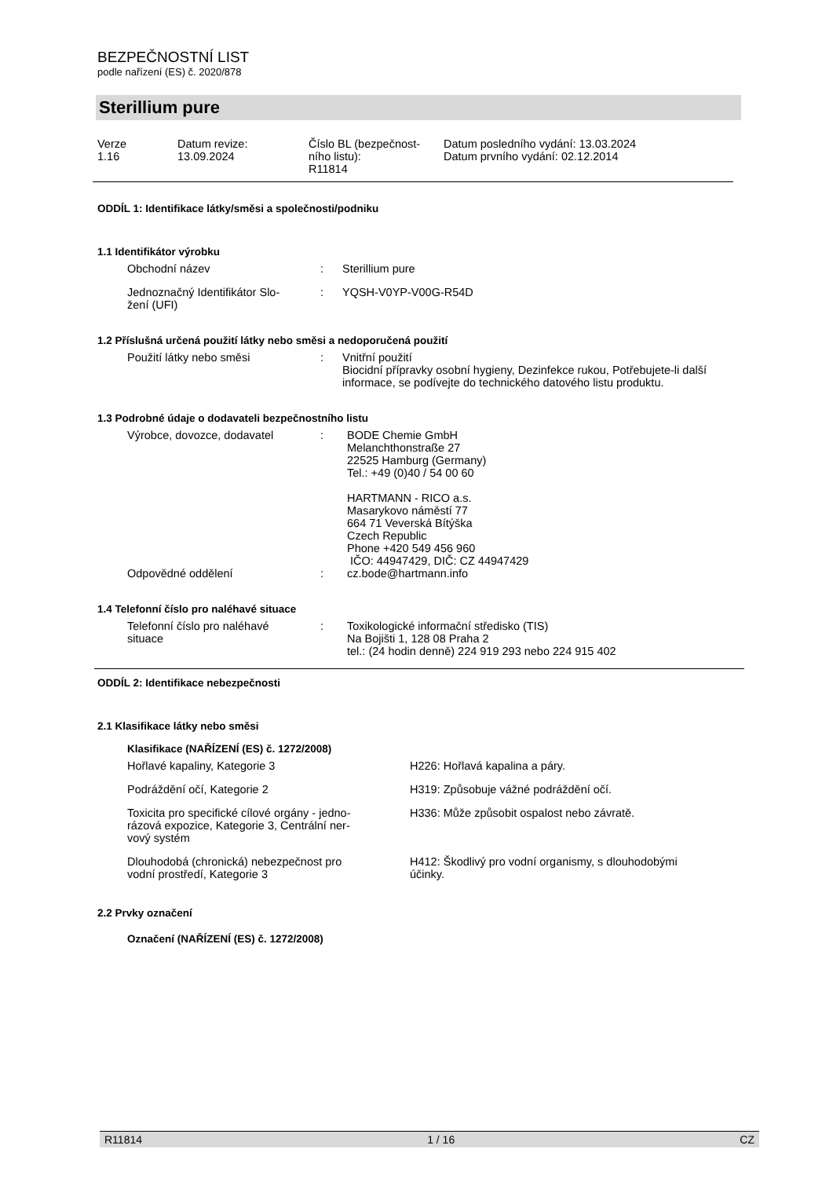BEZPEČNOSTNÍ LIST
podle nařízení (ES) č. 2020/878
Sterillium pure
| Verze 1.16 | Datum revize: 13.09.2024 | Číslo BL (bezpečnost- ního listu): R11814 | Datum posledního vydání: 13.03.2024 Datum prvního vydání: 02.12.2014 |
ODDÍL 1: Identifikace látky/směsi a společnosti/podniku
1.1 Identifikátor výrobku
| Obchodní název | : | Sterillium pure |
| Jednoznačný Identifikátor Slo- žení (UFI) | : | YQSH-V0YP-V00G-R54D |
1.2 Příslušná určená použití látky nebo směsi a nedoporučená použití
| Použití látky nebo směsi | : | Vnitřní použití Biocidní přípravky osobní hygieny, Dezinfekce rukou, Potřebujete-li další informace, se podívejte do technického datového listu produktu. |
1.3 Podrobné údaje o dodavateli bezpečnostního listu
| Výrobce, dovozce, dodavatel | : | BODE Chemie GmbH Melanchthonstraße 27 22525 Hamburg (Germany) Tel.: +49 (0)40 / 54 00 60 HARTMANN - RICO a.s. Masarykovo náměstí 77 664 71 Veverská Bítýška Czech Republic Phone +420 549 456 960 IČO: 44947429, DIČ: CZ 44947429 |
| Odpovědné oddělení | : | cz.bode@hartmann.info |
1.4 Telefonní číslo pro naléhavé situace
| Telefonní číslo pro naléhavé situace | : | Toxikologické informační středisko (TIS) Na Bojišti 1, 128 08 Praha 2 tel.: (24 hodin denně) 224 919 293 nebo 224 915 402 |
ODDÍL 2: Identifikace nebezpečnosti
2.1 Klasifikace látky nebo směsi
Klasifikace (NAŘÍZENÍ (ES) č. 1272/2008)
| Hořlavé kapaliny, Kategorie 3 | H226: Hořlavá kapalina a páry. |
| Podráždění očí, Kategorie 2 | H319: Způsobuje vážné podráždění očí. |
| Toxicita pro specifické cílové orgány - jedno- rázová expozice, Kategorie 3, Centrální ner- vový systém | H336: Může způsobit ospalost nebo závratě. |
| Dlouhodobá (chronická) nebezpečnost pro vodní prostředí, Kategorie 3 | H412: Škodlivý pro vodní organismy, s dlouhodobými účinky. |
2.2 Prvky označení
Označení (NAŘÍZENÍ (ES) č. 1272/2008)
R11814 1 / 16 CZ